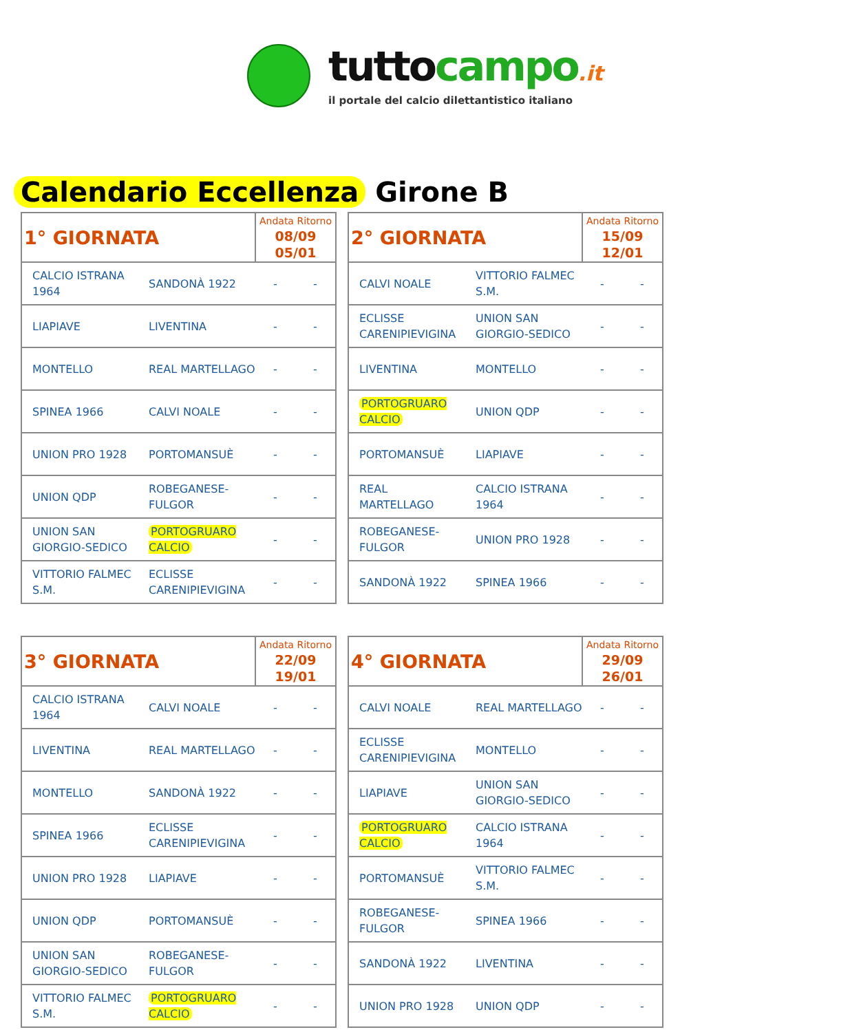tuttocampo.it
il portale del calcio dilettantistico italiano
Calendario Eccellenza Girone B
| 1° GIORNATA | | Andata Ritorno 08/09 05/01 | |
| CALCIO ISTRANA 1964 | SANDONÀ 1922 | - | - |
| LIAPIAVE | LIVENTINA | - | - |
| MONTELLO | REAL MARTELLAGO | - | - |
| SPINEA 1966 | CALVI NOALE | - | - |
| UNION PRO 1928 | PORTOMANSUÈ | - | - |
| UNION QDP | ROBEGANESE-FULGOR | - | - |
| UNION SAN GIORGIO-SEDICO | PORTOGRUARO CALCIO | - | - |
| VITTORIO FALMEC S.M. | ECLISSE CARENIPIEVIGINA | - | - |
| 2° GIORNATA | | Andata Ritorno 15/09 12/01 | |
| CALVI NOALE | VITTORIO FALMEC S.M. | - | - |
| ECLISSE CARENIPIEVIGINA | UNION SAN GIORGIO-SEDICO | - | - |
| LIVENTINA | MONTELLO | - | - |
| PORTOGRUARO CALCIO | UNION QDP | - | - |
| PORTOMANSUÈ | LIAPIAVE | - | - |
| REAL MARTELLAGO | CALCIO ISTRANA 1964 | - | - |
| ROBEGANESE-FULGOR | UNION PRO 1928 | - | - |
| SANDONÀ 1922 | SPINEA 1966 | - | - |
| 3° GIORNATA | | Andata Ritorno 22/09 19/01 | |
| CALCIO ISTRANA 1964 | CALVI NOALE | - | - |
| LIVENTINA | REAL MARTELLAGO | - | - |
| MONTELLO | SANDONÀ 1922 | - | - |
| SPINEA 1966 | ECLISSE CARENIPIEVIGINA | - | - |
| UNION PRO 1928 | LIAPIAVE | - | - |
| UNION QDP | PORTOMANSUÈ | - | - |
| UNION SAN GIORGIO-SEDICO | ROBEGANESE-FULGOR | - | - |
| VITTORIO FALMEC S.M. | PORTOGRUARO CALCIO | - | - |
| 4° GIORNATA | | Andata Ritorno 29/09 26/01 | |
| CALVI NOALE | REAL MARTELLAGO | - | - |
| ECLISSE CARENIPIEVIGINA | MONTELLO | - | - |
| LIAPIAVE | UNION SAN GIORGIO-SEDICO | - | - |
| PORTOGRUARO CALCIO | CALCIO ISTRANA 1964 | - | - |
| PORTOMANSUÈ | VITTORIO FALMEC S.M. | - | - |
| ROBEGANESE-FULGOR | SPINEA 1966 | - | - |
| SANDONÀ 1922 | LIVENTINA | - | - |
| UNION PRO 1928 | UNION QDP | - | - |